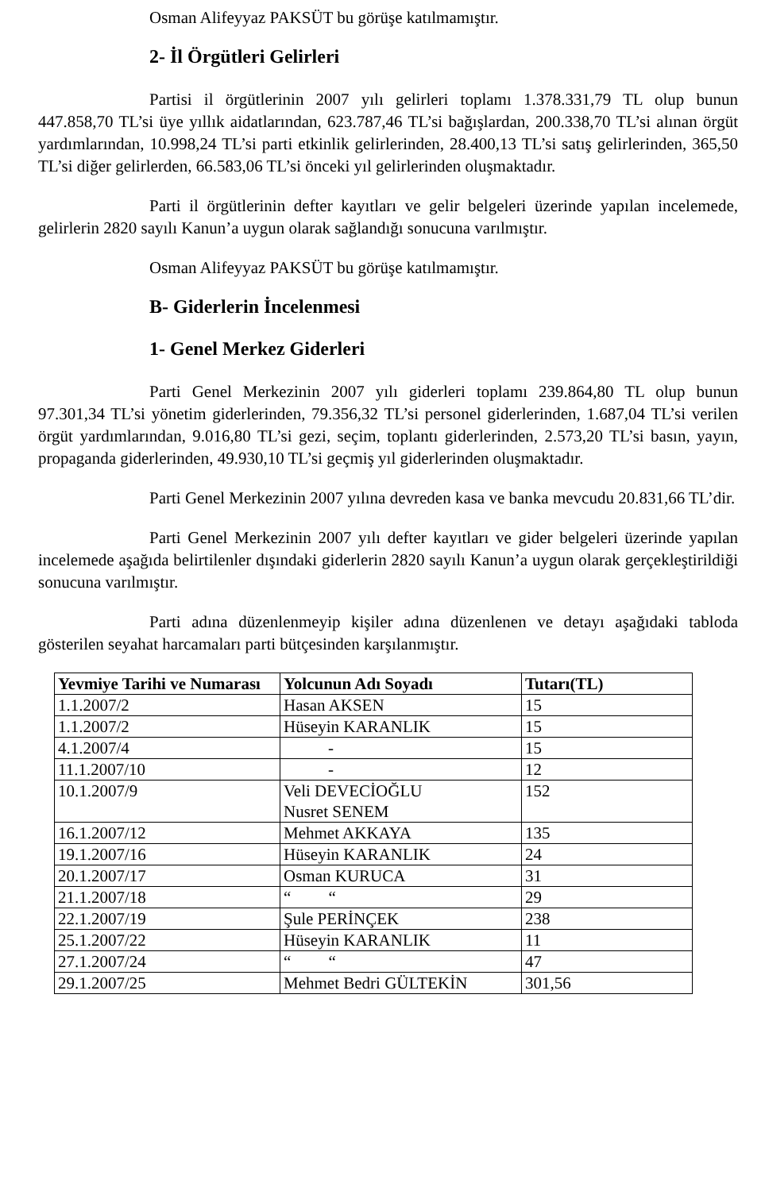Osman Alifeyyaz PAKSÜT bu görüşe katılmamıştır.
2- İl Örgütleri Gelirleri
Partisi il örgütlerinin 2007 yılı gelirleri toplamı 1.378.331,79 TL olup bunun 447.858,70 TL’si üye yıllık aidatlarından, 623.787,46 TL’si bağışlardan, 200.338,70 TL’si alınan örgüt yardımlarından, 10.998,24 TL’si parti etkinlik gelirlerinden, 28.400,13 TL’si satış gelirlerinden, 365,50 TL’si diğer gelirlerden, 66.583,06 TL’si önceki yıl gelirlerinden oluşmaktadır.
Parti il örgütlerinin defter kayıtları ve gelir belgeleri üzerinde yapılan incelemede, gelirlerin 2820 sayılı Kanun’a uygun olarak sağlandığı sonucuna varılmıştır.
Osman Alifeyyaz PAKSÜT bu görüşe katılmamıştır.
B- Giderlerin İncelenmesi
1- Genel Merkez Giderleri
Parti Genel Merkezinin 2007 yılı giderleri toplamı 239.864,80 TL olup bunun 97.301,34 TL’si yönetim giderlerinden, 79.356,32 TL’si personel giderlerinden, 1.687,04 TL’si verilen örgüt yardımlarından, 9.016,80 TL’si gezi, seçim, toplantı giderlerinden, 2.573,20 TL’si basın, yayın, propaganda giderlerinden, 49.930,10 TL’si geçmiş yıl giderlerinden oluşmaktadır.
Parti Genel Merkezinin 2007 yılına devreden kasa ve banka mevcudu 20.831,66 TL’dir.
Parti Genel Merkezinin 2007 yılı defter kayıtları ve gider belgeleri üzerinde yapılan incelemede aşağıda belirtilenler dışındaki giderlerin 2820 sayılı Kanun’a uygun olarak gerçekleştirildiği sonucuna varılmıştır.
Parti adına düzenlenmeyip kişiler adına düzenlenen ve detayı aşağıdaki tabloda gösterilen seyahat harcamaları parti bütçesinden karşılanmıştır.
| Yevmiye Tarihi ve Numarası | Yolcunun Adı Soyadı | Tutarı(TL) |
| --- | --- | --- |
| 1.1.2007/2 | Hasan AKSEN | 15 |
| 1.1.2007/2 | Hüseyin KARANLIK | 15 |
| 4.1.2007/4 | - | 15 |
| 11.1.2007/10 | - | 12 |
| 10.1.2007/9 | Veli DEVECİOĞLU Nusret SENEM | 152 |
| 16.1.2007/12 | Mehmet AKKAYA | 135 |
| 19.1.2007/16 | Hüseyin KARANLIK | 24 |
| 20.1.2007/17 | Osman KURUCA | 31 |
| 21.1.2007/18 | “ “ | 29 |
| 22.1.2007/19 | Şule PERİNÇEK | 238 |
| 25.1.2007/22 | Hüseyin KARANLIK | 11 |
| 27.1.2007/24 | “ “ | 47 |
| 29.1.2007/25 | Mehmet Bedri GÜLTEKİN | 301,56 |